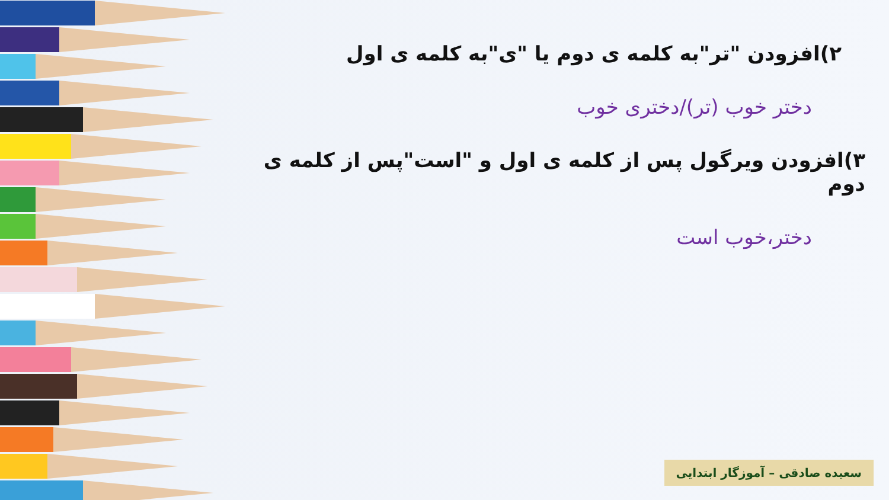۲)افزودن "تر"به کلمه ی دوم یا "ی"به کلمه ی اول
دختر خوب (تر)/دختری خوب
۳)افزودن ویرگول پس از کلمه ی اول و "است"پس از کلمه ی دوم
دختر،خوب است
سعیده صادقی – آموزگار ابتدایی